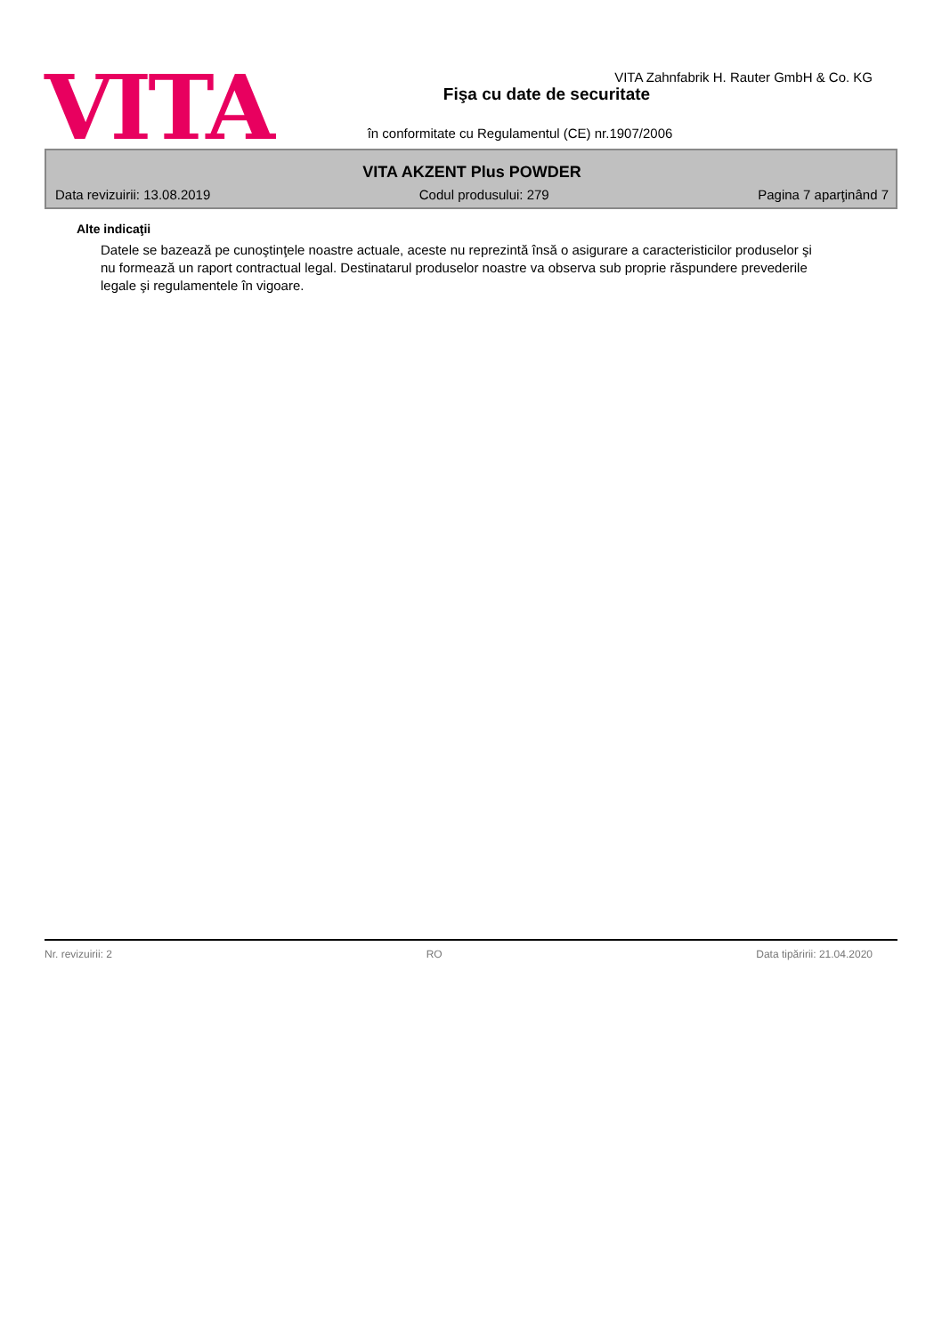VITA
VITA Zahnfabrik H. Rauter GmbH & Co. KG
Fişa cu date de securitate
în conformitate cu Regulamentul (CE) nr.1907/2006
VITA AKZENT Plus POWDER
Data revizuirii: 13.08.2019 Codul produsului: 279 Pagina 7 aparţinând 7
Alte indicaţii
Datele se bazează pe cunoştinţele noastre actuale, aceste nu reprezintă însă o asigurare a caracteristicilor produselor şi nu formează un raport contractual legal. Destinatarul produselor noastre va observa sub proprie răspundere prevederile legale şi regulamentele în vigoare.
Nr. revizuirii: 2 RO Data tipăririi: 21.04.2020